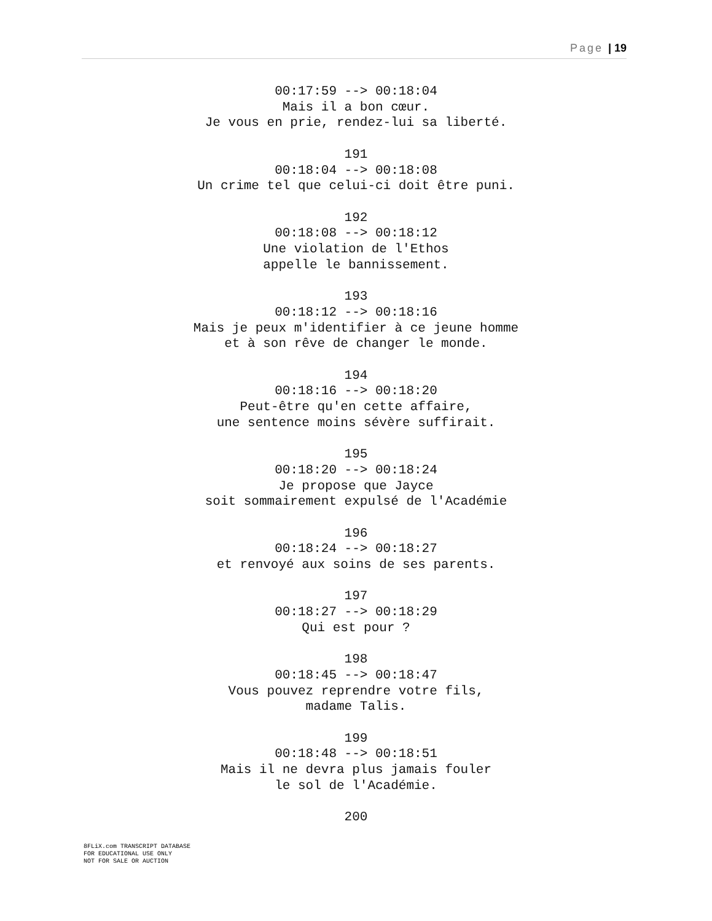Page | 19
00:17:59 --> 00:18:04
Mais il a bon cœur.
Je vous en prie, rendez-lui sa liberté.
191
00:18:04 --> 00:18:08
Un crime tel que celui-ci doit être puni.
192
00:18:08 --> 00:18:12
Une violation de l'Ethos
appelle le bannissement.
193
00:18:12 --> 00:18:16
Mais je peux m'identifier à ce jeune homme
et à son rêve de changer le monde.
194
00:18:16 --> 00:18:20
Peut-être qu'en cette affaire,
une sentence moins sévère suffirait.
195
00:18:20 --> 00:18:24
Je propose que Jayce
soit sommairement expulsé de l'Académie
196
00:18:24 --> 00:18:27
et renvoyé aux soins de ses parents.
197
00:18:27 --> 00:18:29
Qui est pour ?
198
00:18:45 --> 00:18:47
Vous pouvez reprendre votre fils,
madame Talis.
199
00:18:48 --> 00:18:51
Mais il ne devra plus jamais fouler
le sol de l'Académie.
200
8FLiX.com TRANSCRIPT DATABASE
FOR EDUCATIONAL USE ONLY
NOT FOR SALE OR AUCTION